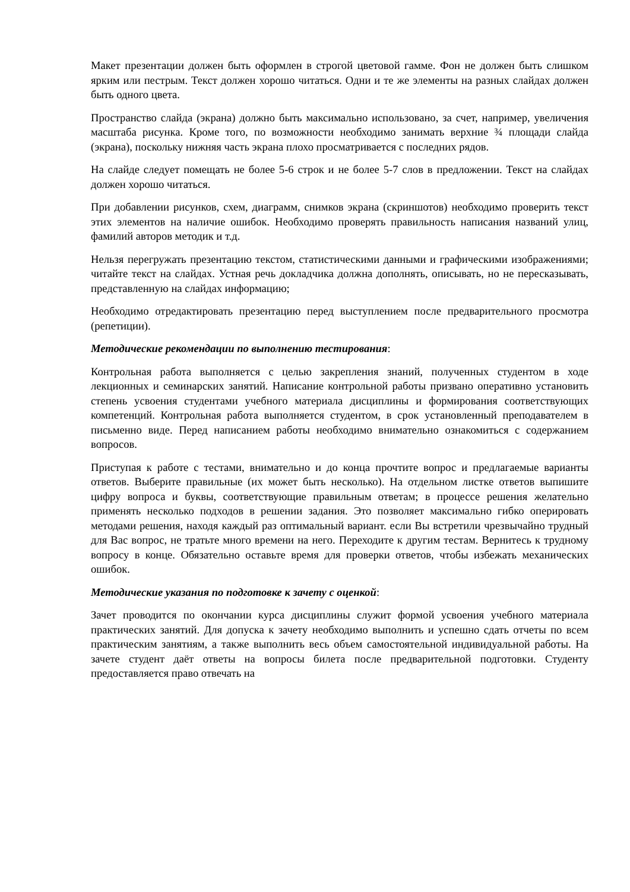Макет презентации должен быть оформлен в строгой цветовой гамме. Фон не должен быть слишком ярким или пестрым. Текст должен хорошо читаться. Одни и те же элементы на разных слайдах должен быть одного цвета.
Пространство слайда (экрана) должно быть максимально использовано, за счет, например, увеличения масштаба рисунка. Кроме того, по возможности необходимо занимать верхние ¾ площади слайда (экрана), поскольку нижняя часть экрана плохо просматривается с последних рядов.
На слайде следует помещать не более 5-6 строк и не более 5-7 слов в предложении. Текст на слайдах должен хорошо читаться.
При добавлении рисунков, схем, диаграмм, снимков экрана (скриншотов) необходимо проверить текст этих элементов на наличие ошибок. Необходимо проверять правильность написания названий улиц, фамилий авторов методик и т.д.
Нельзя перегружать презентацию текстом, статистическими данными и графическими изображениями; читайте текст на слайдах. Устная речь докладчика должна дополнять, описывать, но не пересказывать, представленную на слайдах информацию;
Необходимо отредактировать презентацию перед выступлением после предварительного просмотра (репетиции).
Методические рекомендации по выполнению тестирования:
Контрольная работа выполняется с целью закрепления знаний, полученных студентом в ходе лекционных и семинарских занятий. Написание контрольной работы призвано оперативно установить степень усвоения студентами учебного материала дисциплины и формирования соответствующих компетенций. Контрольная работа выполняется студентом, в срок установленный преподавателем в письменно виде. Перед написанием работы необходимо внимательно ознакомиться с содержанием вопросов.
Приступая к работе с тестами, внимательно и до конца прочтите вопрос и предлагаемые варианты ответов. Выберите правильные (их может быть несколько). На отдельном листке ответов выпишите цифру вопроса и буквы, соответствующие правильным ответам; в процессе решения желательно применять несколько подходов в решении задания. Это позволяет максимально гибко оперировать методами решения, находя каждый раз оптимальный вариант. если Вы встретили чрезвычайно трудный для Вас вопрос, не тратьте много времени на него. Переходите к другим тестам. Вернитесь к трудному вопросу в конце. Обязательно оставьте время для проверки ответов, чтобы избежать механических ошибок.
Методические указания по подготовке к зачету с оценкой:
Зачет проводится по окончании курса дисциплины служит формой усвоения учебного материала практических занятий. Для допуска к зачету необходимо выполнить и успешно сдать отчеты по всем практическим занятиям, а также выполнить весь объем самостоятельной индивидуальной работы. На зачете студент даёт ответы на вопросы билета после предварительной подготовки. Студенту предоставляется право отвечать на